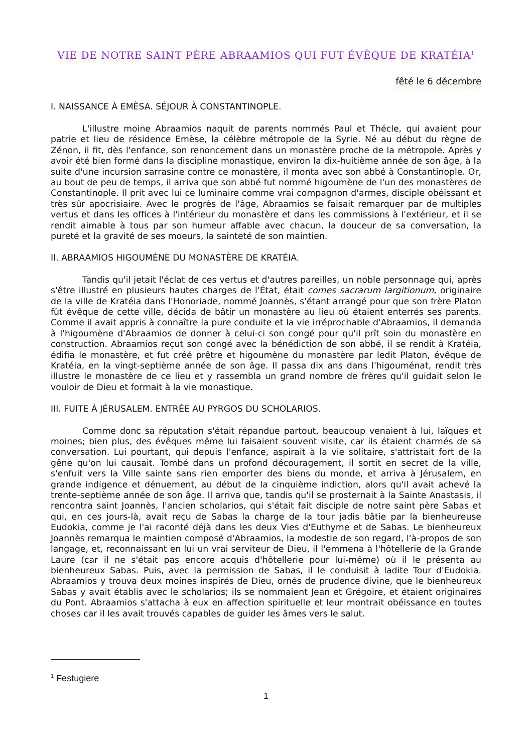VIE DE NOTRE SAINT PÈRE ABRAAMIOS QUI FUT ÉVÊQUE DE KRATÉIA<sup>1</sup>
fêté le 6 décembre
I. NAISSANCE À EMÈSA. SÉJOUR À CONSTANTINOPLE.
L'illustre moine Abraamios naquit de parents nommés Paul et Thécle, qui avaient pour patrie et lieu de résidence Emèse, la célèbre métropole de la Syrie. Né au début du règne de Zénon, il fit, dès l'enfance, son renoncement dans un monastère proche de la métropole. Après y avoir été bien formé dans la discipline monastique, environ la dix-huitième année de son âge, à la suite d'une incursion sarrasine contre ce monastère, il monta avec son abbé à Constantinople. Or, au bout de peu de temps, il arriva que son abbé fut nommé higoumène de l'un des monastères de Constantinople. Il prit avec lui ce luminaire comme vrai compagnon d'armes, disciple obéissant et très sûr apocrisiaire. Avec le progrès de l'âge, Abraamios se faisait remarquer par de multiples vertus et dans les offices à l'intérieur du monastère et dans les commissions à l'extérieur, et il se rendit aimable à tous par son humeur affable avec chacun, la douceur de sa conversation, la pureté et la gravité de ses moeurs, la sainteté de son maintien.
II. ABRAAMIOS HIGOUMÈNE DU MONASTÈRE DE KRATÉIA.
Tandis qu'il jetait l'éclat de ces vertus et d'autres pareilles, un noble personnage qui, après s'être illustré en plusieurs hautes charges de l'État, était comes sacrarum largitionum, originaire de la ville de Kratéia dans l'Honoriade, nommé Joannès, s'étant arrangé pour que son frère Platon fût évêque de cette ville, décida de bâtir un monastère au lieu où étaient enterrés ses parents. Comme il avait appris à connaître la pure conduite et la vie irréprochable d'Abraamios, il demanda à l'higoumène d'Abraamios de donner à celui-ci son congé pour qu'il prît soin du monastère en construction. Abraamios reçut son congé avec la bénédiction de son abbé, il se rendit à Kratéia, édifia le monastère, et fut créé prêtre et higoumène du monastère par ledit Platon, évêque de Kratéia, en la vingt-septième année de son âge. Il passa dix ans dans l'higouménat, rendit très illustre le monastère de ce lieu et y rassembla un grand nombre de frères qu'il guidait selon le vouloir de Dieu et formait à la vie monastique.
III. FUITE À JÉRUSALEM. ENTRÉE AU PYRGOS DU SCHOLARIOS.
Comme donc sa réputation s'était répandue partout, beaucoup venaient à lui, laïques et moines; bien plus, des évêques même lui faisaient souvent visite, car ils étaient charmés de sa conversation. Lui pourtant, qui depuis l'enfance, aspirait à la vie solitaire, s'attristait fort de la gêne qu'on lui causait. Tombé dans un profond découragement, il sortit en secret de la ville, s'enfuit vers la Ville sainte sans rien emporter des biens du monde, et arriva à Jérusalem, en grande indigence et dénuement, au début de la cinquième indiction, alors qu'il avait achevé la trente-septième année de son âge. Il arriva que, tandis qu'il se prosternait à la Sainte Anastasis, il rencontra saint Joannès, l'ancien scholarios, qui s'était fait disciple de notre saint père Sabas et qui, en ces jours-là, avait reçu de Sabas la charge de la tour jadis bâtie par la bienheureuse Eudokia, comme je l'ai raconté déjà dans les deux Vies d'Euthyme et de Sabas. Le bienheureux Joannès remarqua le maintien composé d'Abraamios, la modestie de son regard, l'à-propos de son langage, et, reconnaissant en lui un vrai serviteur de Dieu, il l'emmena à l'hôtellerie de la Grande Laure (car il ne s'était pas encore acquis d'hôtellerie pour lui-même) où il le présenta au bienheureux Sabas. Puis, avec la permission de Sabas, il le conduisit à ladite Tour d'Eudokia. Abraamios y trouva deux moines inspirés de Dieu, ornés de prudence divine, que le bienheureux Sabas y avait établis avec le scholarios; ils se nommaient Jean et Grégoire, et étaient originaires du Pont. Abraamios s'attacha à eux en affection spirituelle et leur montrait obéissance en toutes choses car il les avait trouvés capables de guider les âmes vers le salut.
<sup>1</sup> Festugiere
1